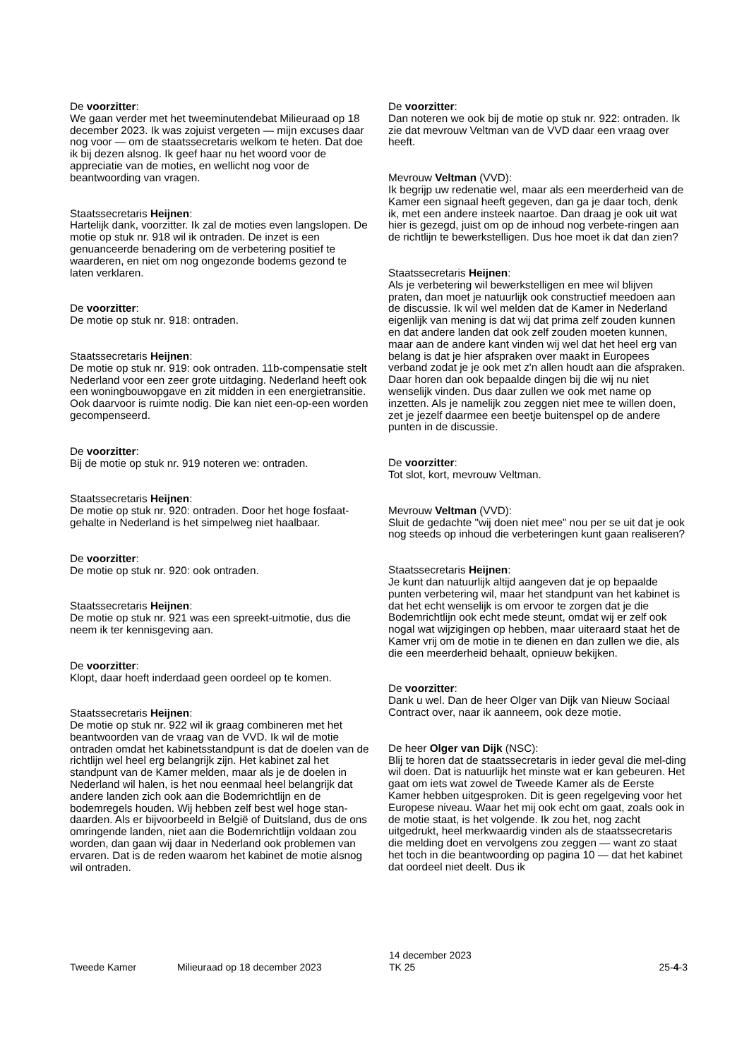De voorzitter:
We gaan verder met het tweeminutendebat Milieuraad op 18 december 2023. Ik was zojuist vergeten — mijn excuses daar nog voor — om de staatssecretaris welkom te heten. Dat doe ik bij dezen alsnog. Ik geef haar nu het woord voor de appreciatie van de moties, en wellicht nog voor de beantwoording van vragen.
Staatssecretaris Heijnen:
Hartelijk dank, voorzitter. Ik zal de moties even langslopen. De motie op stuk nr. 918 wil ik ontraden. De inzet is een genuanceerde benadering om de verbetering positief te waarderen, en niet om nog ongezonde bodems gezond te laten verklaren.
De voorzitter:
De motie op stuk nr. 918: ontraden.
Staatssecretaris Heijnen:
De motie op stuk nr. 919: ook ontraden. 11b-compensatie stelt Nederland voor een zeer grote uitdaging. Nederland heeft ook een woningbouwopgave en zit midden in een energietransitie. Ook daarvoor is ruimte nodig. Die kan niet een-op-een worden gecompenseerd.
De voorzitter:
Bij de motie op stuk nr. 919 noteren we: ontraden.
Staatssecretaris Heijnen:
De motie op stuk nr. 920: ontraden. Door het hoge fosfaat-gehalte in Nederland is het simpelweg niet haalbaar.
De voorzitter:
De motie op stuk nr. 920: ook ontraden.
Staatssecretaris Heijnen:
De motie op stuk nr. 921 was een spreekt-uitmotie, dus die neem ik ter kennisgeving aan.
De voorzitter:
Klopt, daar hoeft inderdaad geen oordeel op te komen.
Staatssecretaris Heijnen:
De motie op stuk nr. 922 wil ik graag combineren met het beantwoorden van de vraag van de VVD. Ik wil de motie ontraden omdat het kabinetsstandpunt is dat de doelen van de richtlijn wel heel erg belangrijk zijn. Het kabinet zal het standpunt van de Kamer melden, maar als je de doelen in Nederland wil halen, is het nou eenmaal heel belangrijk dat andere landen zich ook aan die Bodemrichtlijn en de bodemregels houden. Wij hebben zelf best wel hoge stan-daarden. Als er bijvoorbeeld in België of Duitsland, dus de ons omringende landen, niet aan die Bodemrichtlijn voldaan zou worden, dan gaan wij daar in Nederland ook problemen van ervaren. Dat is de reden waarom het kabinet de motie alsnog wil ontraden.
De voorzitter:
Dan noteren we ook bij de motie op stuk nr. 922: ontraden. Ik zie dat mevrouw Veltman van de VVD daar een vraag over heeft.
Mevrouw Veltman (VVD):
Ik begrijp uw redenatie wel, maar als een meerderheid van de Kamer een signaal heeft gegeven, dan ga je daar toch, denk ik, met een andere insteek naartoe. Dan draag je ook uit wat hier is gezegd, juist om op de inhoud nog verbete-ringen aan de richtlijn te bewerkstelligen. Dus hoe moet ik dat dan zien?
Staatssecretaris Heijnen:
Als je verbetering wil bewerkstelligen en mee wil blijven praten, dan moet je natuurlijk ook constructief meedoen aan de discussie. Ik wil wel melden dat de Kamer in Nederland eigenlijk van mening is dat wij dat prima zelf zouden kunnen en dat andere landen dat ook zelf zouden moeten kunnen, maar aan de andere kant vinden wij wel dat het heel erg van belang is dat je hier afspraken over maakt in Europees verband zodat je je ook met z'n allen houdt aan die afspraken. Daar horen dan ook bepaalde dingen bij die wij nu niet wenselijk vinden. Dus daar zullen we ook met name op inzetten. Als je namelijk zou zeggen niet mee te willen doen, zet je jezelf daarmee een beetje buitenspel op de andere punten in de discussie.
De voorzitter:
Tot slot, kort, mevrouw Veltman.
Mevrouw Veltman (VVD):
Sluit de gedachte "wij doen niet mee" nou per se uit dat je ook nog steeds op inhoud die verbeteringen kunt gaan realiseren?
Staatssecretaris Heijnen:
Je kunt dan natuurlijk altijd aangeven dat je op bepaalde punten verbetering wil, maar het standpunt van het kabinet is dat het echt wenselijk is om ervoor te zorgen dat je die Bodemrichtlijn ook echt mede steunt, omdat wij er zelf ook nogal wat wijzigingen op hebben, maar uiteraard staat het de Kamer vrij om de motie in te dienen en dan zullen we die, als die een meerderheid behaalt, opnieuw bekijken.
De voorzitter:
Dank u wel. Dan de heer Olger van Dijk van Nieuw Sociaal Contract over, naar ik aanneem, ook deze motie.
De heer Olger van Dijk (NSC):
Blij te horen dat de staatssecretaris in ieder geval die mel-ding wil doen. Dat is natuurlijk het minste wat er kan gebeuren. Het gaat om iets wat zowel de Tweede Kamer als de Eerste Kamer hebben uitgesproken. Dit is geen regelgeving voor het Europese niveau. Waar het mij ook echt om gaat, zoals ook in de motie staat, is het volgende. Ik zou het, nog zacht uitgedrukt, heel merkwaardig vinden als de staatssecretaris die melding doet en vervolgens zou zeggen — want zo staat het toch in die beantwoording op pagina 10 — dat het kabinet dat oordeel niet deelt. Dus ik
Tweede Kamer Milieuraad op 18 december 2023
14 december 2023
TK 25
25-4-3